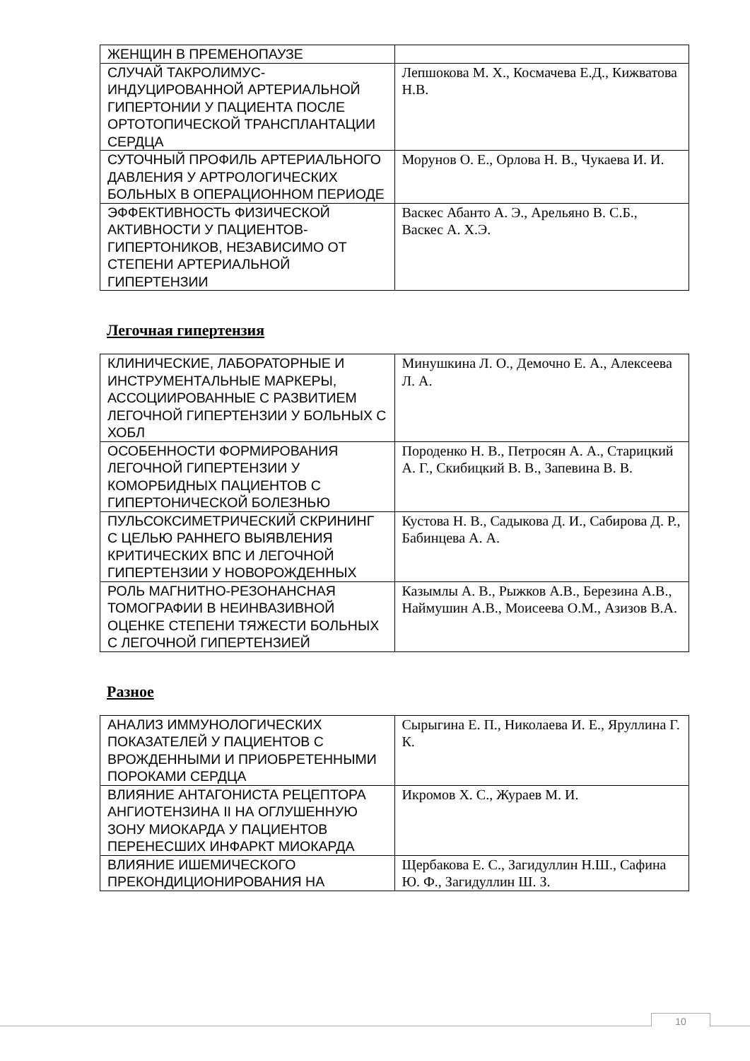| ЖЕНЩИН В ПРЕМЕНОПАУЗЕ | |
| СЛУЧАЙ ТАКРОЛИМУС-ИНДУЦИРОВАННОЙ АРТЕРИАЛЬНОЙ ГИПЕРТОНИИ У ПАЦИЕНТА ПОСЛЕ ОРТОТОПИЧЕСКОЙ ТРАНСПЛАНТАЦИИ СЕРДЦА | Лепшокова М. Х., Космачева Е.Д., Кижватова Н.В. |
| СУТОЧНЫЙ ПРОФИЛЬ АРТЕРИАЛЬНОГО ДАВЛЕНИЯ У АРТРОЛОГИЧЕСКИХ БОЛЬНЫХ В ОПЕРАЦИОННОМ ПЕРИОДЕ | Морунов О. Е., Орлова Н. В., Чукаева И. И. |
| ЭФФЕКТИВНОСТЬ ФИЗИЧЕСКОЙ АКТИВНОСТИ У ПАЦИЕНТОВ-ГИПЕРТОНИКОВ, НЕЗАВИСИМО ОТ СТЕПЕНИ АРТЕРИАЛЬНОЙ ГИПЕРТЕНЗИИ | Васкес Абанто А. Э., Арельяно В. С.Б., Васкес А. Х.Э. |
Легочная гипертензия
| КЛИНИЧЕСКИЕ, ЛАБОРАТОРНЫЕ И ИНСТРУМЕНТАЛЬНЫЕ МАРКЕРЫ, АССОЦИИРОВАННЫЕ С РАЗВИТИЕМ ЛЕГОЧНОЙ ГИПЕРТЕНЗИИ У БОЛЬНЫХ С ХОБЛ | Минушкина Л. О., Демочно Е. А., Алексеева Л. А. |
| ОСОБЕННОСТИ ФОРМИРОВАНИЯ ЛЕГОЧНОЙ ГИПЕРТЕНЗИИ У КОМОРБИДНЫХ ПАЦИЕНТОВ С ГИПЕРТОНИЧЕСКОЙ БОЛЕЗНЬЮ | Породенко Н. В., Петросян А. А., Старицкий А. Г., Скибицкий В. В., Запевина В. В. |
| ПУЛЬСОКСИМЕТРИЧЕСКИЙ СКРИНИНГ С ЦЕЛЬЮ РАННЕГО ВЫЯВЛЕНИЯ КРИТИЧЕСКИХ ВПС И ЛЕГОЧНОЙ ГИПЕРТЕНЗИИ У НОВОРОЖДЕННЫХ | Кустова Н. В., Садыкова Д. И., Сабирова Д. Р., Бабинцева А. А. |
| РОЛЬ МАГНИТНО-РЕЗОНАНСНАЯ ТОМОГРАФИИ В НЕИНВАЗИВНОЙ ОЦЕНКЕ СТЕПЕНИ ТЯЖЕСТИ БОЛЬНЫХ С ЛЕГОЧНОЙ ГИПЕРТЕНЗИЕЙ | Казымлы А. В., Рыжков А.В., Березина А.В., Наймушин А.В., Моисеева О.М., Азизов В.А. |
Разное
| АНАЛИЗ ИММУНОЛОГИЧЕСКИХ ПОКАЗАТЕЛЕЙ У ПАЦИЕНТОВ С ВРОЖДЕННЫМИ И ПРИОБРЕТЕННЫМИ ПОРОКАМИ СЕРДЦА | Сырыгина Е. П., Николаева И. Е., Яруллина Г. К. |
| ВЛИЯНИЕ АНТАГОНИСТА РЕЦЕПТОРА АНГИОТЕНЗИНА II НА ОГЛУШЕННУЮ ЗОНУ МИОКАРДА У ПАЦИЕНТОВ ПЕРЕНЕСШИХ ИНФАРКТ МИОКАРДА | Икромов Х. С., Жураев М. И. |
| ВЛИЯНИЕ ИШЕМИЧЕСКОГО ПРЕКОНДИЦИОНИРОВАНИЯ НА | Щербакова Е. С., Загидуллин Н.Ш., Сафина Ю. Ф., Загидуллин Ш. З. |
10